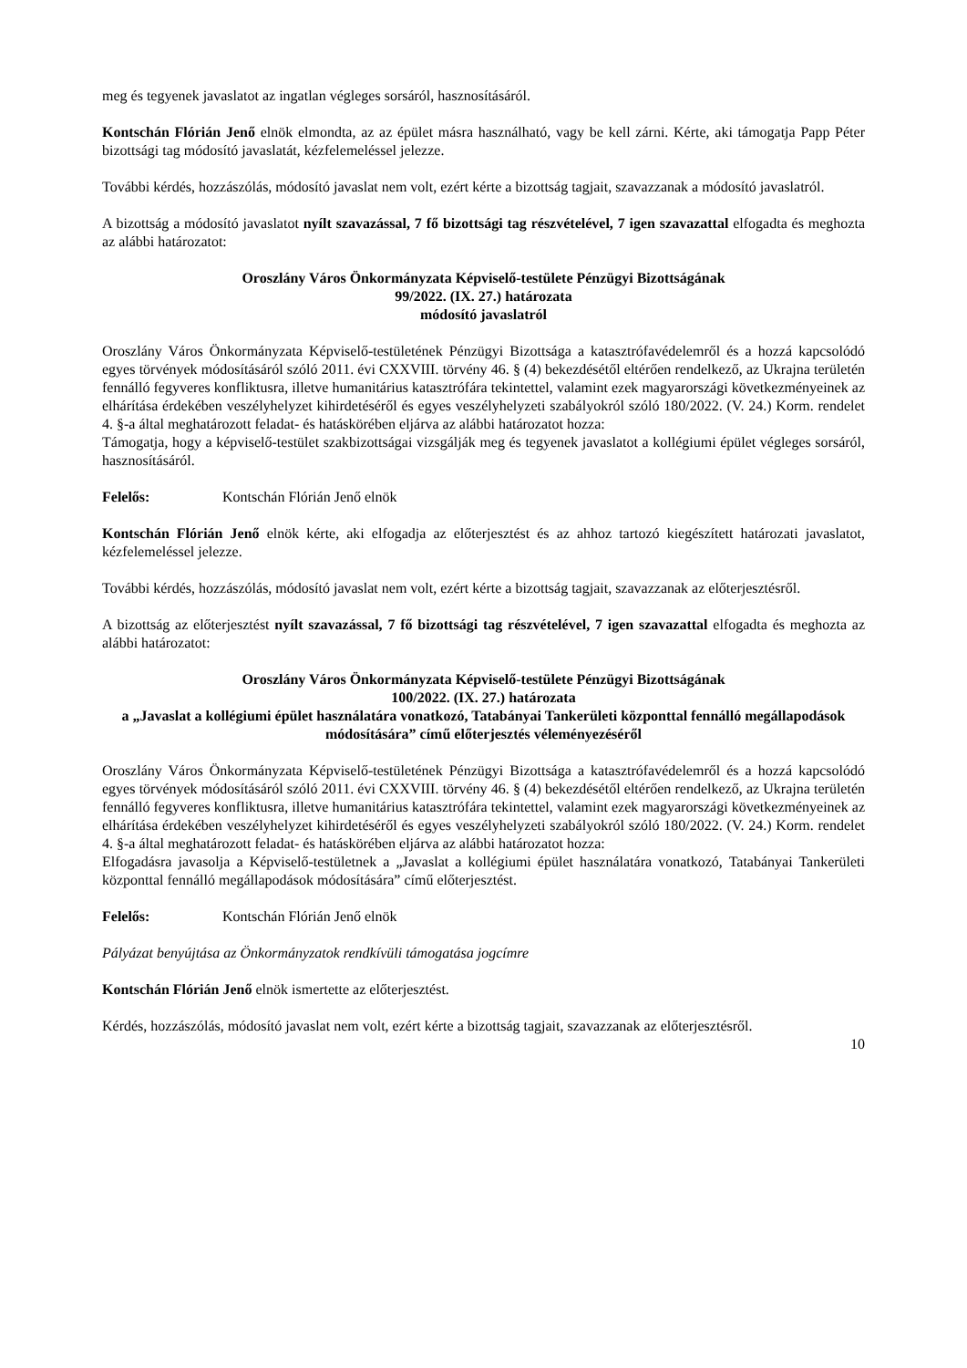meg és tegyenek javaslatot az ingatlan végleges sorsáról, hasznosításáról.
Kontschán Flórián Jenő elnök elmondta, az az épület másra használható, vagy be kell zárni. Kérte, aki támogatja Papp Péter bizottsági tag módosító javaslatát, kézfelemeléssel jelezze.
További kérdés, hozzászólás, módosító javaslat nem volt, ezért kérte a bizottság tagjait, szavazzanak a módosító javaslatról.
A bizottság a módosító javaslatot nyílt szavazással, 7 fő bizottsági tag részvételével, 7 igen szavazattal elfogadta és meghozta az alábbi határozatot:
Oroszlány Város Önkormányzata Képviselő-testülete Pénzügyi Bizottságának
99/2022. (IX. 27.) határozata
módosító javaslatról
Oroszlány Város Önkormányzata Képviselő-testületének Pénzügyi Bizottsága a katasztrófavédelemről és a hozzá kapcsolódó egyes törvények módosításáról szóló 2011. évi CXXVIII. törvény 46. § (4) bekezdésétől eltérően rendelkező, az Ukrajna területén fennálló fegyveres konfliktusra, illetve humanitárius katasztrófára tekintettel, valamint ezek magyarországi következményeinek az elhárítása érdekében veszélyhelyzet kihirdetéséről és egyes veszélyhelyzeti szabályokról szóló 180/2022. (V. 24.) Korm. rendelet 4. §-a által meghatározott feladat- és hatáskörében eljárva az alábbi határozatot hozza:
Támogatja, hogy a képviselő-testület szakbizottságai vizsgálják meg és tegyenek javaslatot a kollégiumi épület végleges sorsáról, hasznosításáról.
Felelős: Kontschán Flórián Jenő elnök
Kontschán Flórián Jenő elnök kérte, aki elfogadja az előterjesztést és az ahhoz tartozó kiegészített határozati javaslatot, kézfelemeléssel jelezze.
További kérdés, hozzászólás, módosító javaslat nem volt, ezért kérte a bizottság tagjait, szavazzanak az előterjesztésről.
A bizottság az előterjesztést nyílt szavazással, 7 fő bizottsági tag részvételével, 7 igen szavazattal elfogadta és meghozta az alábbi határozatot:
Oroszlány Város Önkormányzata Képviselő-testülete Pénzügyi Bizottságának
100/2022. (IX. 27.) határozata
a „Javaslat a kollégiumi épület használatára vonatkozó, Tatabányai Tankerületi központtal fennálló megállapodások módosítására” című előterjesztés véleményezéséről
Oroszlány Város Önkormányzata Képviselő-testületének Pénzügyi Bizottsága a katasztrófavédelemről és a hozzá kapcsolódó egyes törvények módosításáról szóló 2011. évi CXXVIII. törvény 46. § (4) bekezdésétől eltérően rendelkező, az Ukrajna területén fennálló fegyveres konfliktusra, illetve humanitárius katasztrófára tekintettel, valamint ezek magyarországi következményeinek az elhárítása érdekében veszélyhelyzet kihirdetéséről és egyes veszélyhelyzeti szabályokról szóló 180/2022. (V. 24.) Korm. rendelet 4. §-a által meghatározott feladat- és hatáskörében eljárva az alábbi határozatot hozza:
Elfogadásra javasolja a Képviselő-testületnek a „Javaslat a kollégiumi épület használatára vonatkozó, Tatabányai Tankerületi központtal fennálló megállapodások módosítására” című előterjesztést.
Felelős: Kontschán Flórián Jenő elnök
Pályázat benyújtása az Önkormányzatok rendkívüli támogatása jogcímre
Kontschán Flórián Jenő elnök ismertette az előterjesztést.
Kérdés, hozzászólás, módosító javaslat nem volt, ezért kérte a bizottság tagjait, szavazzanak az előterjesztésről.
10